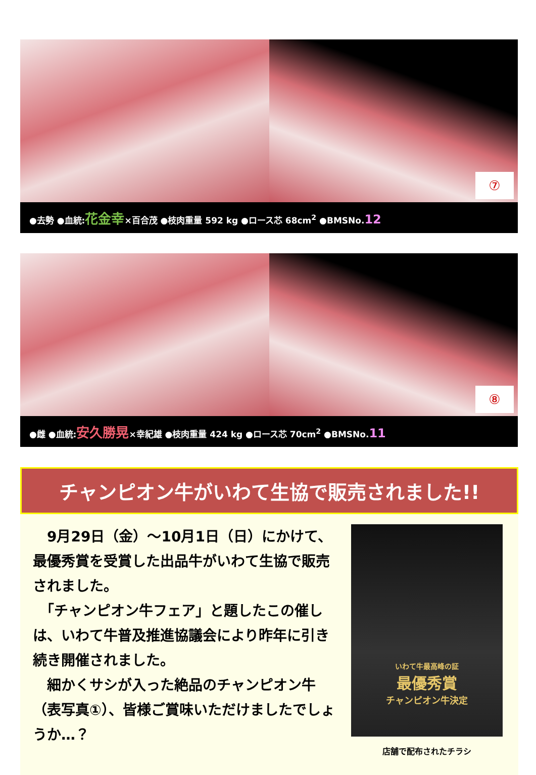⑦
●去勢 ●血統:花金幸×百合茂 ●枝肉重量 592 kg ●ロース芯 68cm<sup>2</sup> ●BMSNo.12
⑧
●雌 ●血統:安久勝晃×幸紀雄 ●枝肉重量 424 kg ●ロース芯 70cm<sup>2</sup> ●BMSNo.11
チャンピオン牛がいわて生協で販売されました!!
　9月29日（金）～10月1日（日）にかけて、最優秀賞を受賞した出品牛がいわて生協で販売されました。
　「チャンピオン牛フェア」と題したこの催しは、いわて牛普及推進協議会により昨年に引き続き開催されました。
　細かくサシが入った絶品のチャンピオン牛（表写真①）、皆様ご賞味いただけましたでしょうか…？
いわて牛最高峰の証
最優秀賞
チャンピオン牛決定
店舗で配布されたチラシ